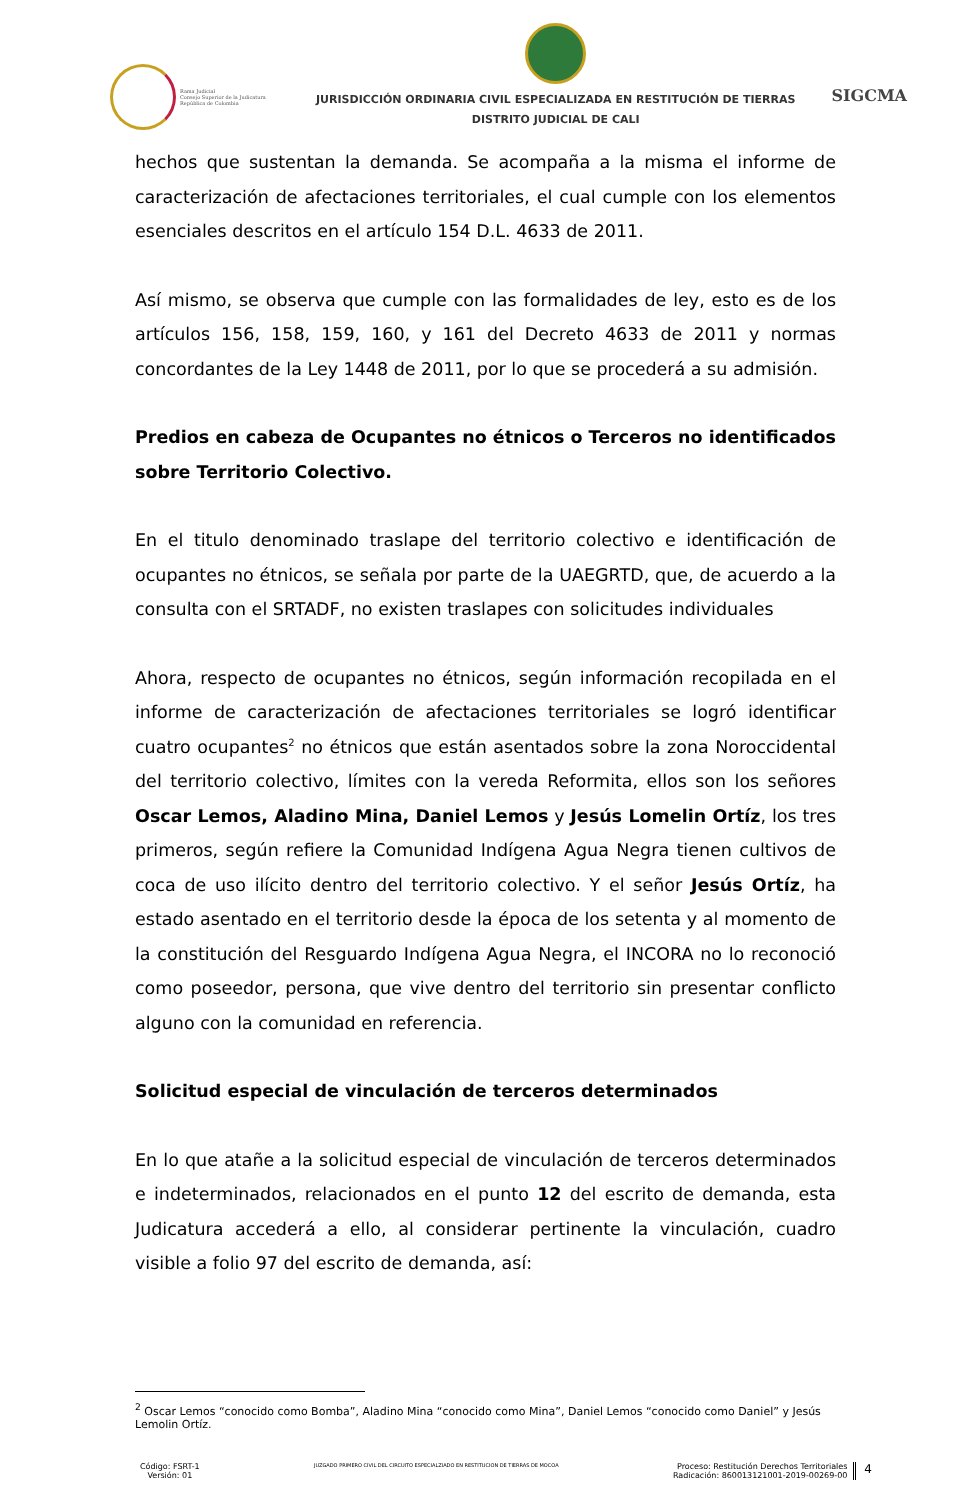Rama Judicial
Consejo Superior de la Judicatura
República de Colombia
JURISDICCIÓN ORDINARIA CIVIL ESPECIALIZADA EN RESTITUCIÓN DE TIERRAS
DISTRITO JUDICIAL DE CALI
SIGCMA
hechos que sustentan la demanda. Se acompaña a la misma el informe de caracterización de afectaciones territoriales, el cual cumple con los elementos esenciales descritos en el artículo 154 D.L. 4633 de 2011.
Así mismo, se observa que cumple con las formalidades de ley, esto es de los artículos 156, 158, 159, 160, y 161 del Decreto 4633 de 2011 y normas concordantes de la Ley 1448 de 2011, por lo que se procederá a su admisión.
Predios en cabeza de Ocupantes no étnicos o Terceros no identificados sobre Territorio Colectivo.
En el titulo denominado traslape del territorio colectivo e identificación de ocupantes no étnicos, se señala por parte de la UAEGRTD, que, de acuerdo a la consulta con el SRTADF, no existen traslapes con solicitudes individuales
Ahora, respecto de ocupantes no étnicos, según información recopilada en el informe de caracterización de afectaciones territoriales se logró identificar cuatro ocupantes<sup>2</sup> no étnicos que están asentados sobre la zona Noroccidental del territorio colectivo, límites con la vereda Reformita, ellos son los señores Oscar Lemos, Aladino Mina, Daniel Lemos y Jesús Lomelin Ortíz, los tres primeros, según refiere la Comunidad Indígena Agua Negra tienen cultivos de coca de uso ilícito dentro del territorio colectivo. Y el señor Jesús Ortíz, ha estado asentado en el territorio desde la época de los setenta y al momento de la constitución del Resguardo Indígena Agua Negra, el INCORA no lo reconoció como poseedor, persona, que vive dentro del territorio sin presentar conflicto alguno con la comunidad en referencia.
Solicitud especial de vinculación de terceros determinados
En lo que atañe a la solicitud especial de vinculación de terceros determinados e indeterminados, relacionados en el punto 12 del escrito de demanda, esta Judicatura accederá a ello, al considerar pertinente la vinculación, cuadro visible a folio 97 del escrito de demanda, así:
<sup>2</sup> Oscar Lemos “conocido como Bomba”, Aladino Mina “conocido como Mina”, Daniel Lemos “conocido como Daniel” y Jesús Lemolin Ortíz.
Código: FSRT-1
Versión: 01
JUZGADO PRIMERO CIVIL DEL CIRCUITO ESPECIALZIADO EN RESTITUCION DE TIERRAS DE MOCOA
Proceso: Restitución Derechos Territoriales
Radicación: 860013121001-2019-00269-00
4